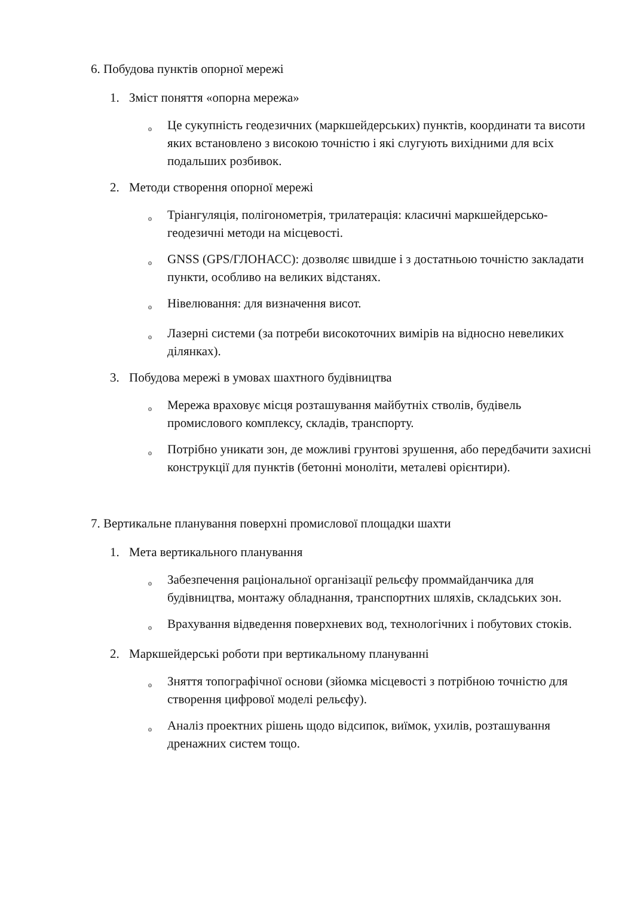6. Побудова пунктів опорної мережі
1. Зміст поняття «опорна мережа»
o Це сукупність геодезичних (маркшейдерських) пунктів, координати та висоти яких встановлено з високою точністю і які слугують вихідними для всіх подальших розбивок.
2. Методи створення опорної мережі
o Тріангуляція, полігонометрія, трилатерація: класичні маркшейдерсько-геодезичні методи на місцевості.
o GNSS (GPS/ГЛОНАСС): дозволяє швидше і з достатньою точністю закладати пункти, особливо на великих відстанях.
o Нівелювання: для визначення висот.
o Лазерні системи (за потреби високоточних вимірів на відносно невеликих ділянках).
3. Побудова мережі в умовах шахтного будівництва
o Мережа враховує місця розташування майбутніх стволів, будівель промислового комплексу, складів, транспорту.
o Потрібно уникати зон, де можливі грунтові зрушення, або передбачити захисні конструкції для пунктів (бетонні моноліти, металеві орієнтири).
7. Вертикальне планування поверхні промислової площадки шахти
1. Мета вертикального планування
o Забезпечення раціональної організації рельєфу проммайданчика для будівництва, монтажу обладнання, транспортних шляхів, складських зон.
o Врахування відведення поверхневих вод, технологічних і побутових стоків.
2. Маркшейдерські роботи при вертикальному плануванні
o Зняття топографічної основи (зйомка місцевості з потрібною точністю для створення цифрової моделі рельєфу).
o Аналіз проектних рішень щодо відсипок, виїмок, ухилів, розташування дренажних систем тощо.